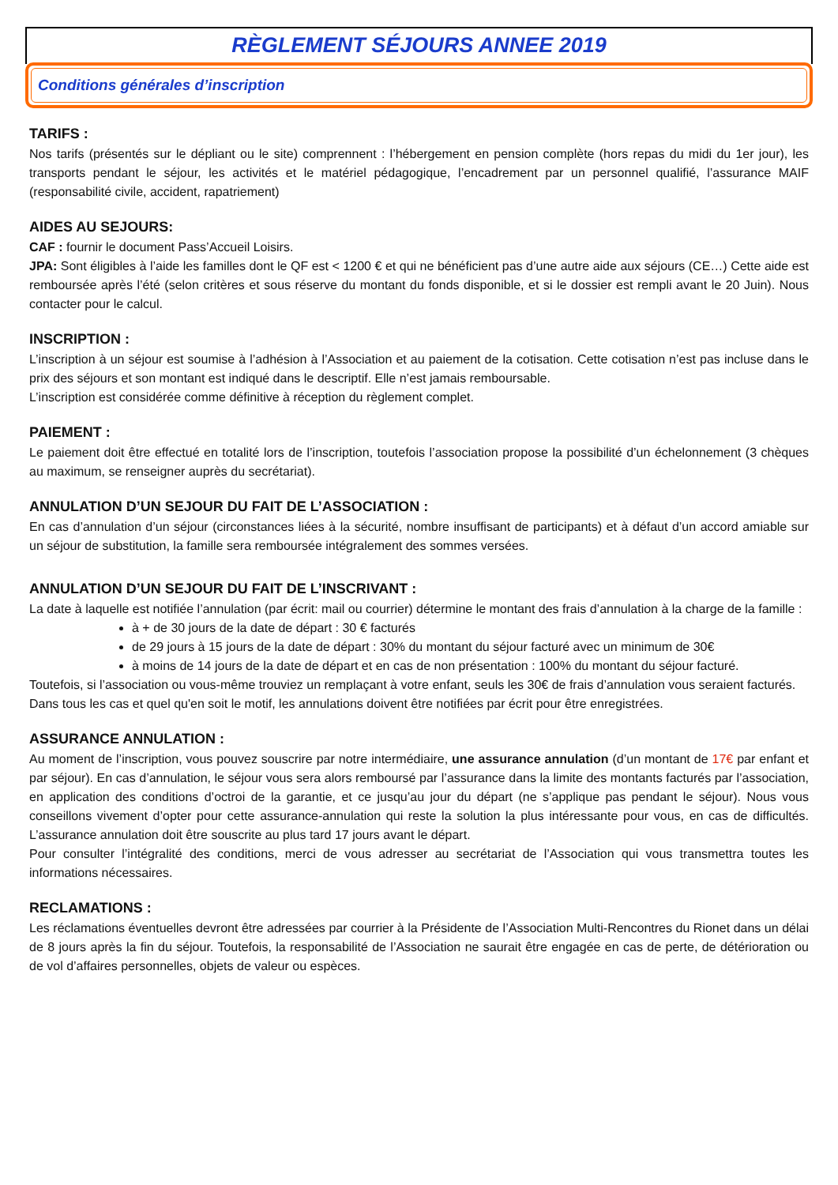RÈGLEMENT SÉJOURS ANNEE 2019
Conditions générales d’inscription
TARIFS :
Nos tarifs (présentés sur le dépliant ou le site) comprennent : l’hébergement en pension complète (hors repas du midi du 1er jour), les transports pendant le séjour, les activités et le matériel pédagogique, l’encadrement par un personnel qualifié, l’assurance MAIF (responsabilité civile, accident, rapatriement)
AIDES AU SEJOURS:
CAF : fournir le document Pass’Accueil Loisirs.
JPA: Sont éligibles à l’aide les familles dont le QF est < 1200 € et qui ne bénéficient pas d’une autre aide aux séjours (CE…) Cette aide est remboursée après l’été (selon critères et sous réserve du montant du fonds disponible, et si le dossier est rempli avant le 20 Juin). Nous contacter pour le calcul.
INSCRIPTION :
L’inscription à un séjour est soumise à l’adhésion à l’Association et au paiement de la cotisation. Cette cotisation n’est pas incluse dans le prix des séjours et son montant est indiqué dans le descriptif. Elle n’est jamais remboursable.
L’inscription est considérée comme définitive à réception du règlement complet.
PAIEMENT :
Le paiement doit être effectué en totalité lors de l’inscription, toutefois l’association propose la possibilité d’un échelonnement (3 chèques au maximum, se renseigner auprès du secrétariat).
ANNULATION D’UN SEJOUR DU FAIT DE L’ASSOCIATION :
En cas d’annulation d’un séjour (circonstances liées à la sécurité, nombre insuffisant de participants) et à défaut d’un accord amiable sur un séjour de substitution, la famille sera remboursée intégralement des sommes versées.
ANNULATION D’UN SEJOUR DU FAIT DE L’INSCRIVANT :
La date à laquelle est notifiée l’annulation (par écrit: mail ou courrier) détermine le montant des frais d’annulation à la charge de la famille :
à + de 30 jours de la date de départ : 30 € facturés
de 29 jours à 15 jours de la date de départ : 30% du montant du séjour facturé avec un minimum de 30€
à moins de 14 jours de la date de départ et en cas de non présentation : 100% du montant du séjour facturé.
Toutefois, si l’association ou vous-même trouviez un remplaçant à votre enfant, seuls les 30€ de frais d’annulation vous seraient facturés.
Dans tous les cas et quel qu'en soit le motif, les annulations doivent être notifiées par écrit pour être enregistrées.
ASSURANCE ANNULATION :
Au moment de l’inscription, vous pouvez souscrire par notre intermédiaire, une assurance annulation (d’un montant de 17€ par enfant et par séjour). En cas d’annulation, le séjour vous sera alors remboursé par l’assurance dans la limite des montants facturés par l’association, en application des conditions d’octroi de la garantie, et ce jusqu’au jour du départ (ne s’applique pas pendant le séjour). Nous vous conseillons vivement d’opter pour cette assurance-annulation qui reste la solution la plus intéressante pour vous, en cas de difficultés. L’assurance annulation doit être souscrite au plus tard 17 jours avant le départ.
Pour consulter l’intégralité des conditions, merci de vous adresser au secrétariat de l’Association qui vous transmettra toutes les informations nécessaires.
RECLAMATIONS :
Les réclamations éventuelles devront être adressées par courrier à la Présidente de l’Association Multi-Rencontres du Rionet dans un délai de 8 jours après la fin du séjour. Toutefois, la responsabilité de l’Association ne saurait être engagée en cas de perte, de détérioration ou de vol d’affaires personnelles, objets de valeur ou espèces.